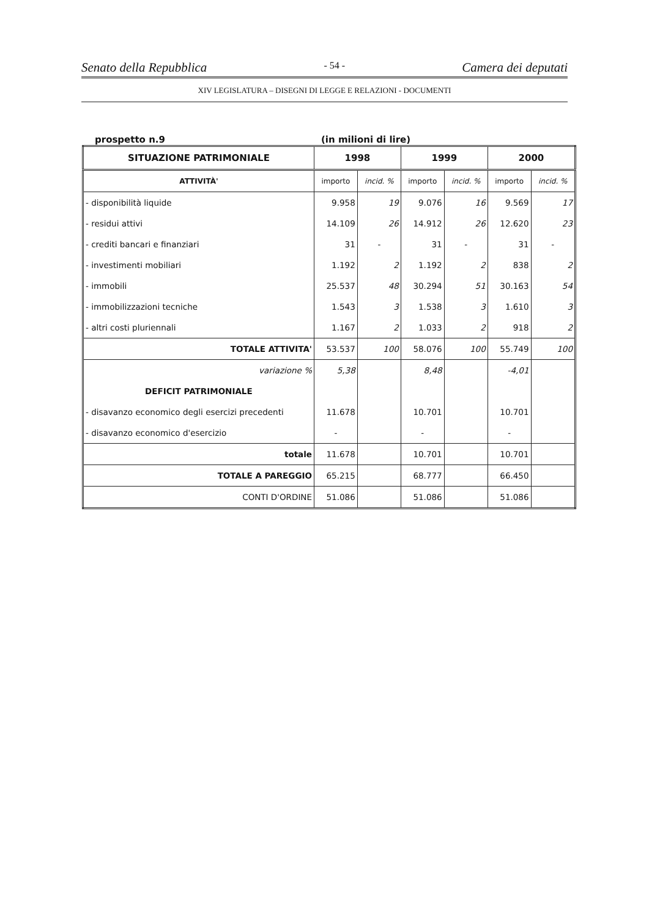Senato della Repubblica - 54 - Camera dei deputati
XIV LEGISLATURA – DISEGNI DI LEGGE E RELAZIONI - DOCUMENTI
prospetto n.9 (in milioni di lire)
| SITUAZIONE PATRIMONIALE | 1998 | | 1999 | | 2000 | |
| --- | --- | --- | --- | --- | --- | --- |
| ATTIVITÀ' | importo | incid. % | importo | incid. % | importo | incid. % |
| - disponibilità liquide | 9.958 | 19 | 9.076 | 16 | 9.569 | 17 |
| - residui attivi | 14.109 | 26 | 14.912 | 26 | 12.620 | 23 |
| - crediti bancari e finanziari | 31 | - | 31 | - | 31 | - |
| - investimenti mobiliari | 1.192 | 2 | 1.192 | 2 | 838 | 2 |
| - immobili | 25.537 | 48 | 30.294 | 51 | 30.163 | 54 |
| - immobilizzazioni tecniche | 1.543 | 3 | 1.538 | 3 | 1.610 | 3 |
| - altri costi pluriennali | 1.167 | 2 | 1.033 | 2 | 918 | 2 |
| TOTALE ATTIVITA' | 53.537 | 100 | 58.076 | 100 | 55.749 | 100 |
| variazione % | 5,38 | | 8,48 | | -4,01 | |
| DEFICIT PATRIMONIALE | | | | | | |
| - disavanzo economico degli esercizi precedenti | 11.678 | | 10.701 | | 10.701 | |
| - disavanzo economico d'esercizio | - | | - | | - | |
| totale | 11.678 | | 10.701 | | 10.701 | |
| TOTALE A PAREGGIO | 65.215 | | 68.777 | | 66.450 | |
| CONTI D'ORDINE | 51.086 | | 51.086 | | 51.086 | |